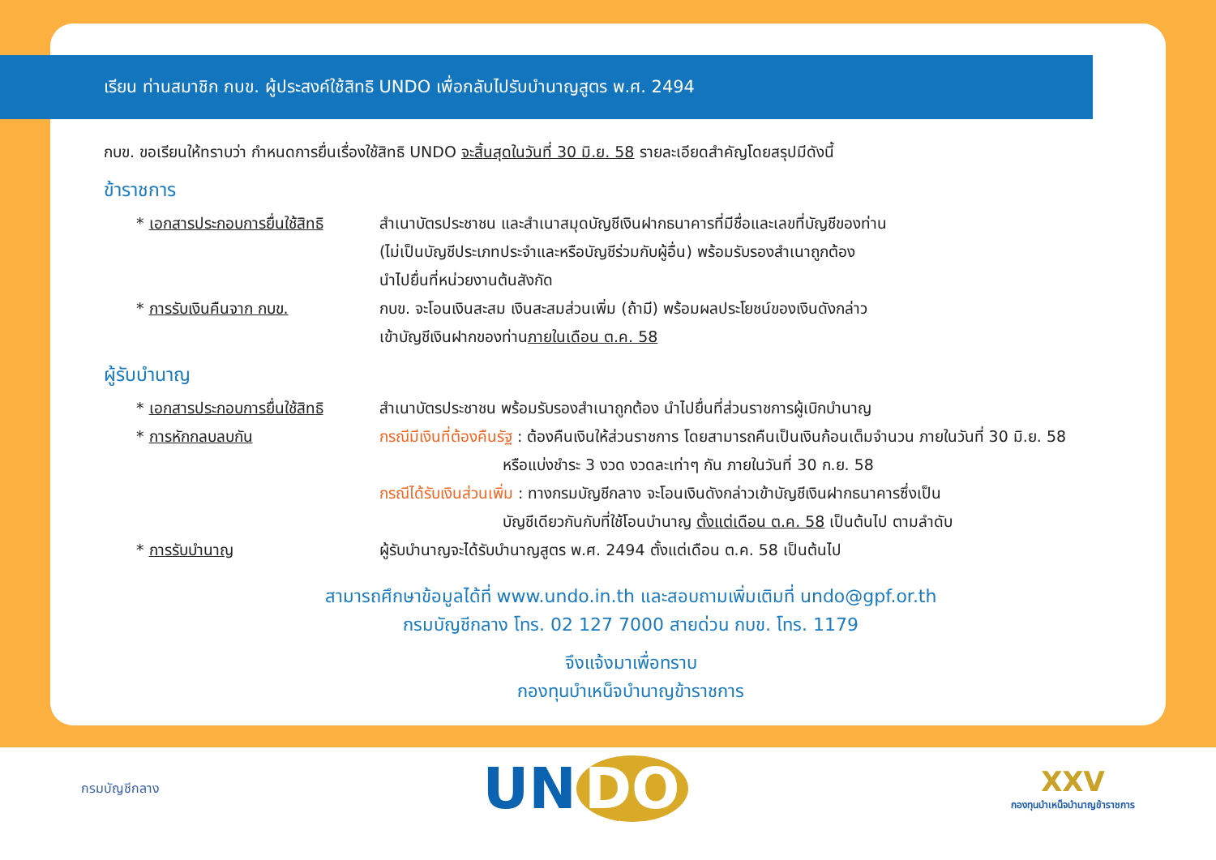เรียน ท่านสมาชิก กบข. ผู้ประสงค์ใช้สิทธิ UNDO เพื่อกลับไปรับบำนาญสูตร พ.ศ. 2494
กบข. ขอเรียนให้ทราบว่า กำหนดการยื่นเรื่องใช้สิทธิ UNDO จะสิ้นสุดในวันที่ 30 มิ.ย. 58 รายละเอียดสำคัญโดยสรุปมีดังนี้
ข้าราชการ
* เอกสารประกอบการยื่นใช้สิทธิ
สำเนาบัตรประชาชน และสำเนาสมุดบัญชีเงินฝากธนาคารที่มีชื่อและเลขที่บัญชีของท่าน
(ไม่เป็นบัญชีประเภทประจำและหรือบัญชีร่วมกับผู้อื่น) พร้อมรับรองสำเนาถูกต้อง
นำไปยื่นที่หน่วยงานต้นสังกัด
* การรับเงินคืนจาก กบข. กบข. จะโอนเงินสะสม เงินสะสมส่วนเพิ่ม (ถ้ามี) พร้อมผลประโยชน์ของเงินดังกล่าว
เข้าบัญชีเงินฝากของท่านภายในเดือน ต.ค. 58
ผู้รับบำนาญ
* เอกสารประกอบการยื่นใช้สิทธิ
สำเนาบัตรประชาชน พร้อมรับรองสำเนาถูกต้อง นำไปยื่นที่ส่วนราชการผู้เบิกบำนาญ
* การหักกลบลบกัน กรณีมีเงินที่ต้องคืนรัฐ : ต้องคืนเงินให้ส่วนราชการ โดยสามารถคืนเป็นเงินก้อนเต็มจำนวน ภายในวันที่ 30 มิ.ย. 58
        หรือแบ่งชำระ 3 งวด งวดละเท่าๆ กัน ภายในวันที่ 30 ก.ย. 58
กรณีได้รับเงินส่วนเพิ่ม : ทางกรมบัญชีกลาง จะโอนเงินดังกล่าวเข้าบัญชีเงินฝากธนาคารซึ่งเป็น
        บัญชีเดียวกันกับที่ใช้โอนบำนาญ ตั้งแต่เดือน ต.ค. 58 เป็นต้นไป ตามลำดับ
* การรับบำนาญ ผู้รับบำนาญจะได้รับบำนาญสูตร พ.ศ. 2494 ตั้งแต่เดือน ต.ค. 58 เป็นต้นไป
สามารถศึกษาข้อมูลได้ที่ www.undo.in.th และสอบถามเพิ่มเติมที่ undo@gpf.or.th
กรมบัญชีกลาง โทร. 02 127 7000 สายด่วน กบข. โทร. 1179
จึงแจ้งมาเพื่อทราบ
กองทุนบำเหน็จบำนาญข้าราชการ
กรมบัญชีกลาง
UN DO
XXV
กองทุนบำเหน็จบำนาญข้าราชการ